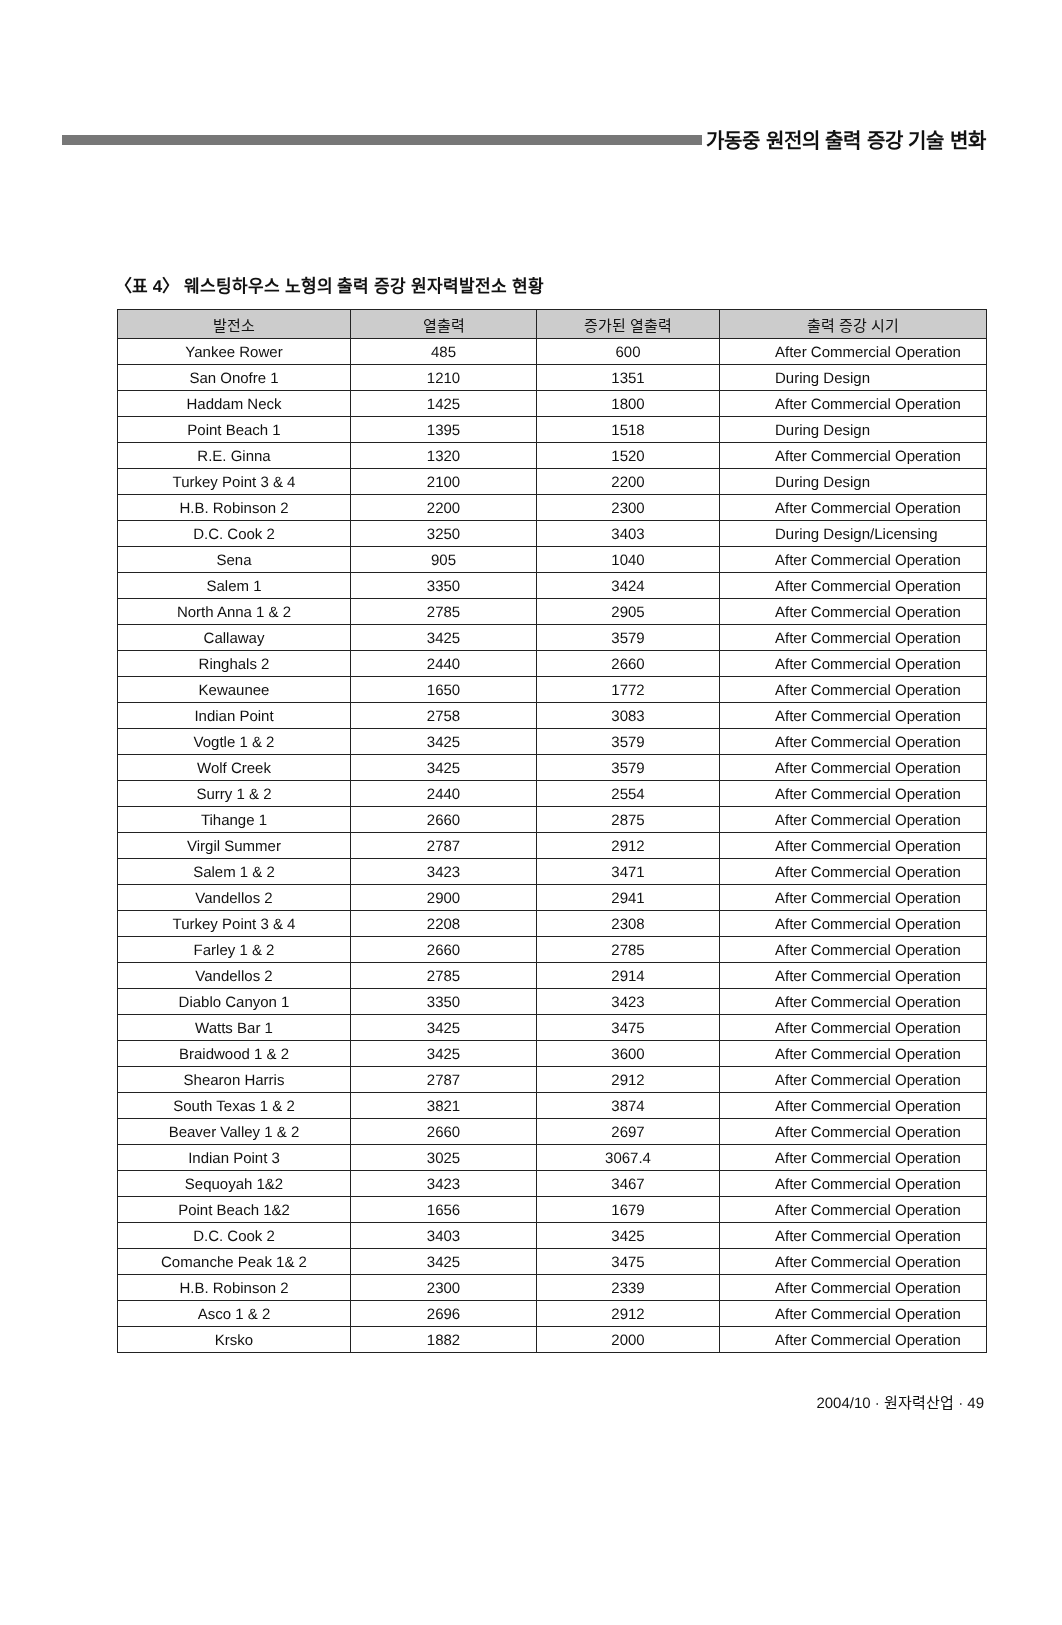가동중 원전의 출력 증강 기술 변화
〈표 4〉 웨스팅하우스 노형의 출력 증강 원자력발전소 현황
| 발전소 | 열출력 | 증가된 열출력 | 출력 증강 시기 |
| --- | --- | --- | --- |
| Yankee Rower | 485 | 600 | After Commercial Operation |
| San Onofre 1 | 1210 | 1351 | During Design |
| Haddam Neck | 1425 | 1800 | After Commercial Operation |
| Point Beach 1 | 1395 | 1518 | During Design |
| R.E. Ginna | 1320 | 1520 | After Commercial Operation |
| Turkey Point 3 & 4 | 2100 | 2200 | During Design |
| H.B. Robinson 2 | 2200 | 2300 | After Commercial Operation |
| D.C. Cook 2 | 3250 | 3403 | During Design/Licensing |
| Sena | 905 | 1040 | After Commercial Operation |
| Salem 1 | 3350 | 3424 | After Commercial Operation |
| North Anna 1 & 2 | 2785 | 2905 | After Commercial Operation |
| Callaway | 3425 | 3579 | After Commercial Operation |
| Ringhals 2 | 2440 | 2660 | After Commercial Operation |
| Kewaunee | 1650 | 1772 | After Commercial Operation |
| Indian Point | 2758 | 3083 | After Commercial Operation |
| Vogtle 1 & 2 | 3425 | 3579 | After Commercial Operation |
| Wolf Creek | 3425 | 3579 | After Commercial Operation |
| Surry 1 & 2 | 2440 | 2554 | After Commercial Operation |
| Tihange 1 | 2660 | 2875 | After Commercial Operation |
| Virgil Summer | 2787 | 2912 | After Commercial Operation |
| Salem 1 & 2 | 3423 | 3471 | After Commercial Operation |
| Vandellos 2 | 2900 | 2941 | After Commercial Operation |
| Turkey Point 3 & 4 | 2208 | 2308 | After Commercial Operation |
| Farley 1 & 2 | 2660 | 2785 | After Commercial Operation |
| Vandellos 2 | 2785 | 2914 | After Commercial Operation |
| Diablo Canyon 1 | 3350 | 3423 | After Commercial Operation |
| Watts Bar 1 | 3425 | 3475 | After Commercial Operation |
| Braidwood 1 & 2 | 3425 | 3600 | After Commercial Operation |
| Shearon Harris | 2787 | 2912 | After Commercial Operation |
| South Texas 1 & 2 | 3821 | 3874 | After Commercial Operation |
| Beaver Valley 1 & 2 | 2660 | 2697 | After Commercial Operation |
| Indian Point 3 | 3025 | 3067.4 | After Commercial Operation |
| Sequoyah 1&2 | 3423 | 3467 | After Commercial Operation |
| Point Beach 1&2 | 1656 | 1679 | After Commercial Operation |
| D.C. Cook 2 | 3403 | 3425 | After Commercial Operation |
| Comanche Peak 1& 2 | 3425 | 3475 | After Commercial Operation |
| H.B. Robinson 2 | 2300 | 2339 | After Commercial Operation |
| Asco 1 & 2 | 2696 | 2912 | After Commercial Operation |
| Krsko | 1882 | 2000 | After Commercial Operation |
2004/10 · 원자력산업 · 49